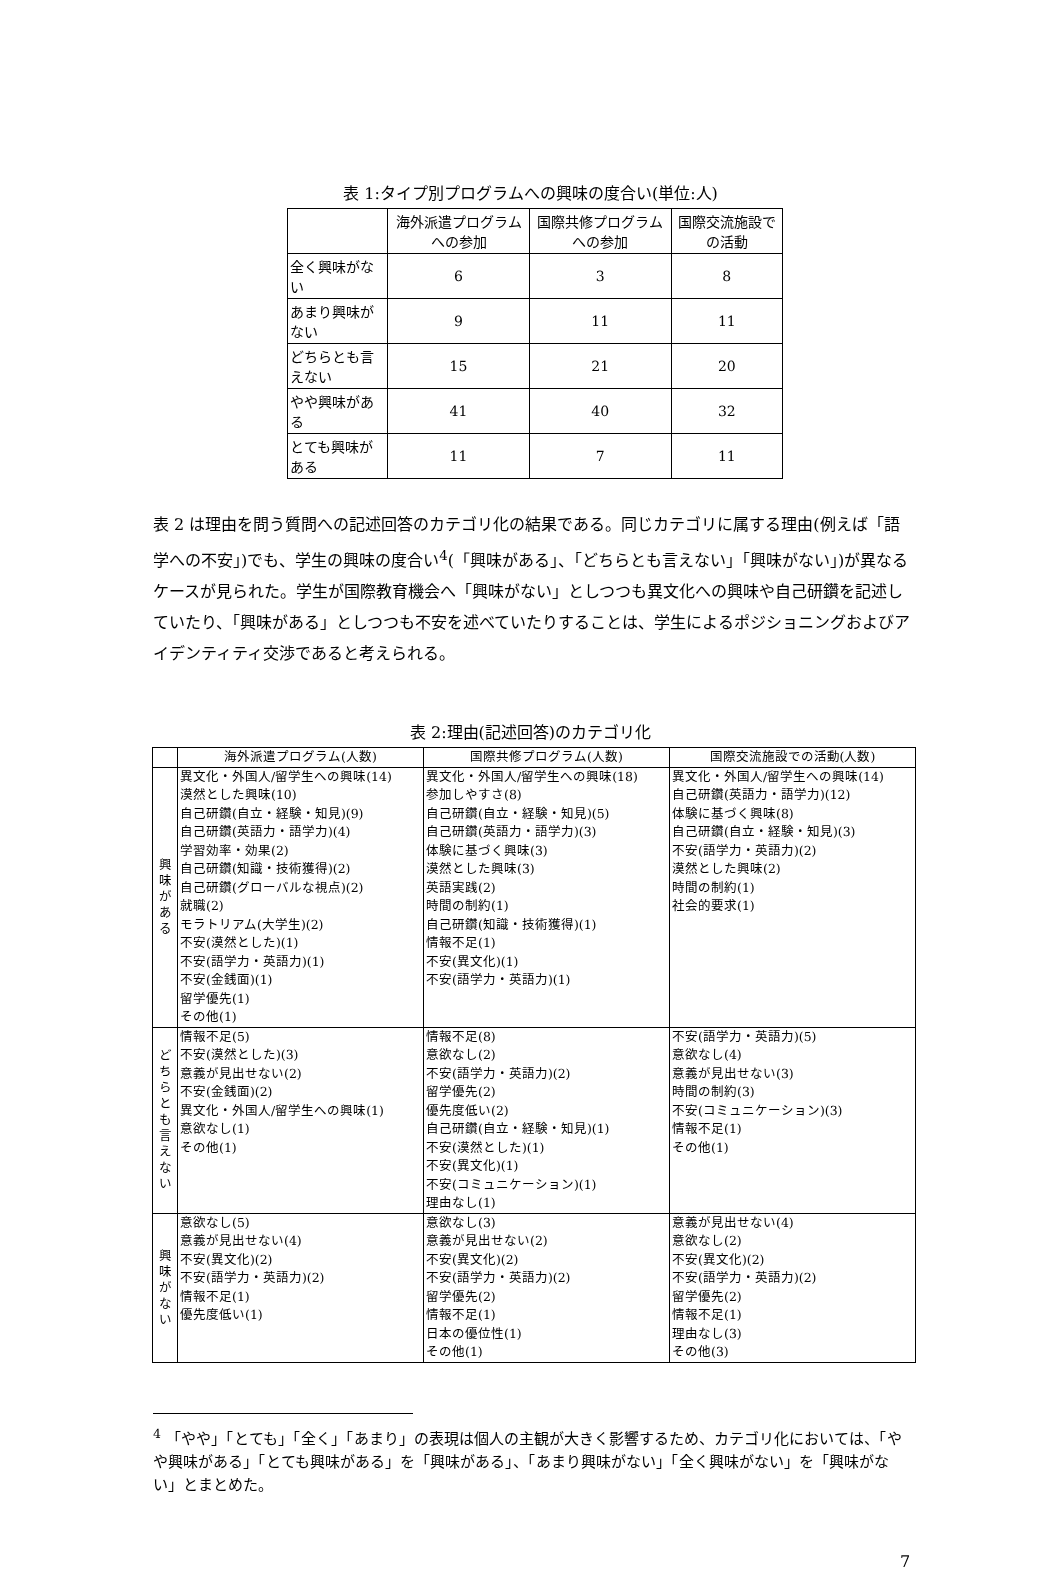表 1:タイプ別プログラムへの興味の度合い(単位:人)
| | 海外派遣プログラムへの参加 | 国際共修プログラムへの参加 | 国際交流施設での活動 |
| --- | --- | --- | --- |
| 全く興味がない | 6 | 3 | 8 |
| あまり興味がない | 9 | 11 | 11 |
| どちらとも言えない | 15 | 21 | 20 |
| やや興味がある | 41 | 40 | 32 |
| とても興味がある | 11 | 7 | 11 |
表 2 は理由を問う質問への記述回答のカテゴリ化の結果である。同じカテゴリに属する理由(例えば「語学への不安」)でも、学生の興味の度合い<sup>4</sup>(「興味がある」、「どちらとも言えない」「興味がない」)が異なるケースが見られた。学生が国際教育機会へ「興味がない」としつつも異文化への興味や自己研鑽を記述していたり、「興味がある」としつつも不安を述べていたりすることは、学生によるポジショニングおよびアイデンティティ交渉であると考えられる。
表 2:理由(記述回答)のカテゴリ化
| | 海外派遣プログラム(人数) | 国際共修プログラム(人数) | 国際交流施設での活動(人数) |
| --- | --- | --- | --- |
| 興 味 が あ る | 異文化・外国人/留学生への興味(14) 漠然とした興味(10) 自己研鑽(自立・経験・知見)(9) 自己研鑽(英語力・語学力)(4) 学習効率・効果(2) 自己研鑽(知識・技術獲得)(2) 自己研鑽(グローバルな視点)(2) 就職(2) モラトリアム(大学生)(2) 不安(漠然とした)(1) 不安(語学力・英語力)(1) 不安(金銭面)(1) 留学優先(1) その他(1) | 異文化・外国人/留学生への興味(18) 参加しやすさ(8) 自己研鑽(自立・経験・知見)(5) 自己研鑽(英語力・語学力)(3) 体験に基づく興味(3) 漠然とした興味(3) 英語実践(2) 時間の制約(1) 自己研鑽(知識・技術獲得)(1) 情報不足(1) 不安(異文化)(1) 不安(語学力・英語力)(1) | 異文化・外国人/留学生への興味(14) 自己研鑽(英語力・語学力)(12) 体験に基づく興味(8) 自己研鑽(自立・経験・知見)(3) 不安(語学力・英語力)(2) 漠然とした興味(2) 時間の制約(1) 社会的要求(1) |
| ど ち ら と も 言 え な い | 情報不足(5) 不安(漠然とした)(3) 意義が見出せない(2) 不安(金銭面)(2) 異文化・外国人/留学生への興味(1) 意欲なし(1) その他(1) | 情報不足(8) 意欲なし(2) 不安(語学力・英語力)(2) 留学優先(2) 優先度低い(2) 自己研鑽(自立・経験・知見)(1) 不安(漠然とした)(1) 不安(異文化)(1) 不安(コミュニケーション)(1) 理由なし(1) | 不安(語学力・英語力)(5) 意欲なし(4) 意義が見出せない(3) 時間の制約(3) 不安(コミュニケーション)(3) 情報不足(1) その他(1) |
| 興 味 が な い | 意欲なし(5) 意義が見出せない(4) 不安(異文化)(2) 不安(語学力・英語力)(2) 情報不足(1) 優先度低い(1) | 意欲なし(3) 意義が見出せない(2) 不安(異文化)(2) 不安(語学力・英語力)(2) 留学優先(2) 情報不足(1) 日本の優位性(1) その他(1) | 意義が見出せない(4) 意欲なし(2) 不安(異文化)(2) 不安(語学力・英語力)(2) 留学優先(2) 情報不足(1) 理由なし(3) その他(3) |
<sup>4</sup> 「やや」「とても」「全く」「あまり」の表現は個人の主観が大きく影響するため、カテゴリ化においては、「やや興味がある」「とても興味がある」を「興味がある」、「あまり興味がない」「全く興味がない」を「興味がない」とまとめた。
7